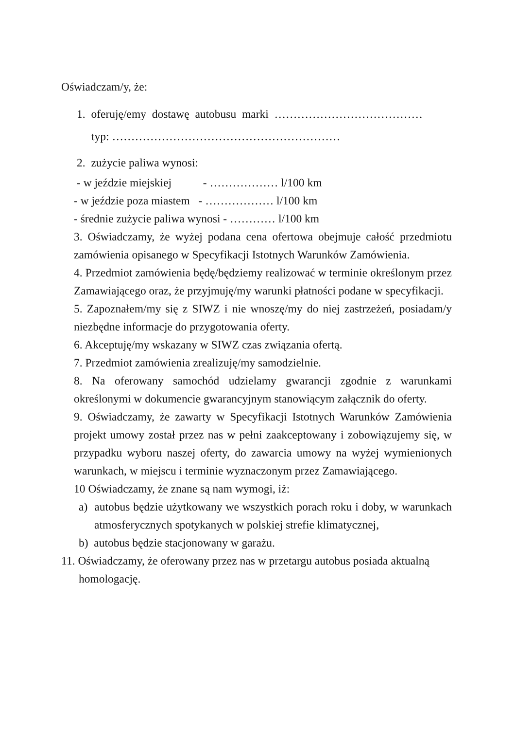Oświadczam/y, że:
1. oferuję/emy dostawę autobusu marki …………………………………
typ: ……………………………………………………
2. zużycie paliwa wynosi:
- w jeździe miejskiej - ……………… l/100 km
- w jeździe poza miastem - ……………… l/100 km
- średnie zużycie paliwa wynosi - ………… l/100 km
3. Oświadczamy, że wyżej podana cena ofertowa obejmuje całość przedmiotu zamówienia opisanego w Specyfikacji Istotnych Warunków Zamówienia.
4. Przedmiot zamówienia będę/będziemy realizować w terminie określonym przez Zamawiającego oraz, że przyjmuję/my warunki płatności podane w specyfikacji.
5. Zapoznałem/my się z SIWZ i nie wnoszę/my do niej zastrzeżeń, posiadam/y niezbędne informacje do przygotowania oferty.
6. Akceptuję/my wskazany w SIWZ czas związania ofertą.
7. Przedmiot zamówienia zrealizuję/my samodzielnie.
8. Na oferowany samochód udzielamy gwarancji zgodnie z warunkami określonymi w dokumencie gwarancyjnym stanowiącym załącznik do oferty.
9. Oświadczamy, że zawarty w Specyfikacji Istotnych Warunków Zamówienia projekt umowy został przez nas w pełni zaakceptowany i zobowiązujemy się, w przypadku wyboru naszej oferty, do zawarcia umowy na wyżej wymienionych warunkach, w miejscu i terminie wyznaczonym przez Zamawiającego.
10 Oświadczamy, że znane są nam wymogi, iż:
a) autobus będzie użytkowany we wszystkich porach roku i doby, w warunkach atmosferycznych spotykanych w polskiej strefie klimatycznej,
b) autobus będzie stacjonowany w garażu.
11. Oświadczamy, że oferowany przez nas w przetargu autobus posiada aktualną homologację.